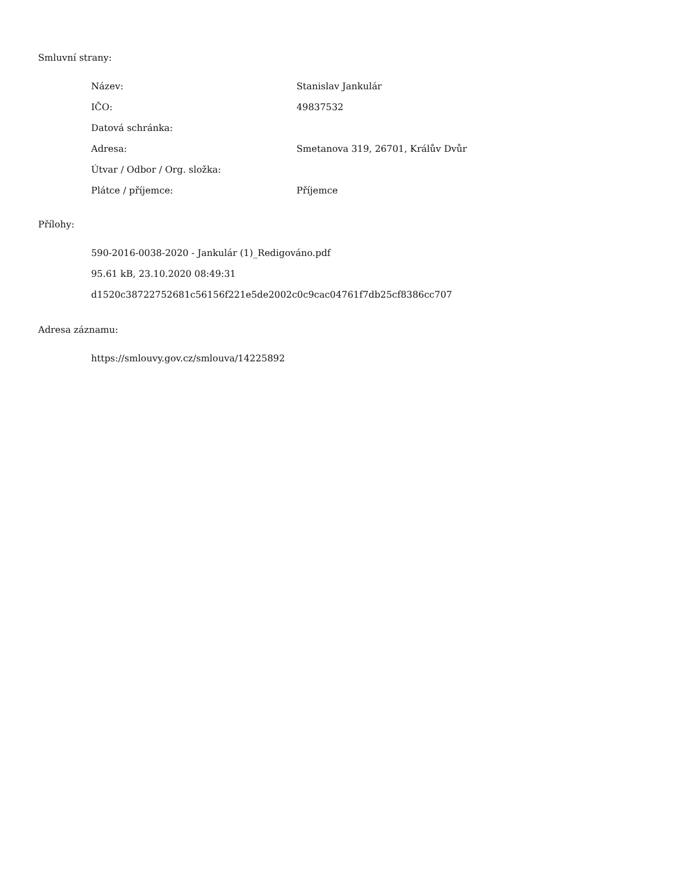Smluvní strany:
| Název: | Stanislav Jankulár |
| IČO: | 49837532 |
| Datová schránka: | |
| Adresa: | Smetanova 319, 26701, Králův Dvůr |
| Útvar / Odbor / Org. složka: | |
| Plátce / příjemce: | Příjemce |
Přílohy:
590-2016-0038-2020 - Jankulár (1)_Redigováno.pdf
95.61 kB, 23.10.2020 08:49:31
d1520c38722752681c56156f221e5de2002c0c9cac04761f7db25cf8386cc707
Adresa záznamu:
https://smlouvy.gov.cz/smlouva/14225892